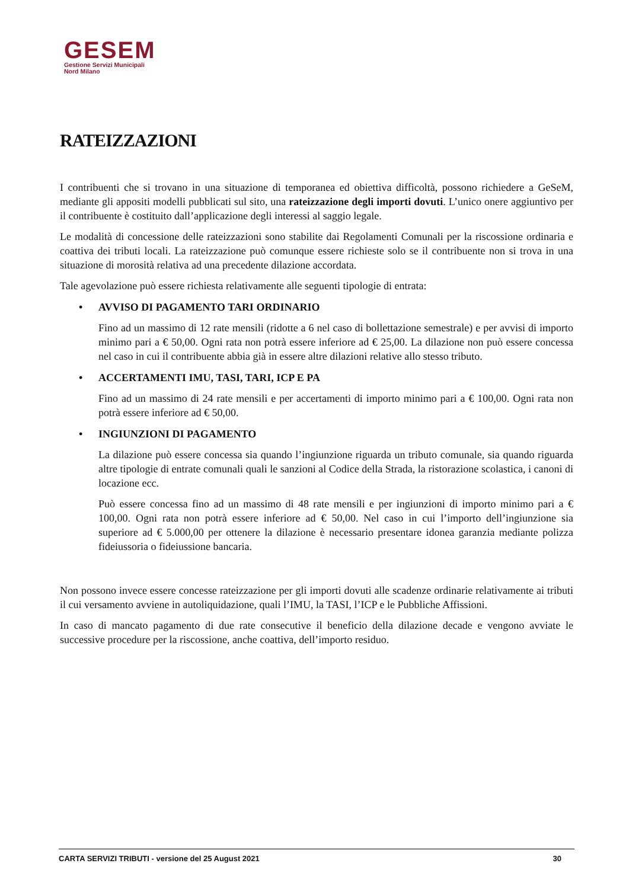GESEM
Gestione Servizi Municipali
Nord Milano
RATEIZZAZIONI
I contribuenti che si trovano in una situazione di temporanea ed obiettiva difficoltà, possono richiedere a GeSeM, mediante gli appositi modelli pubblicati sul sito, una rateizzazione degli importi dovuti. L’unico onere aggiuntivo per il contribuente è costituito dall’applicazione degli interessi al saggio legale.
Le modalità di concessione delle rateizzazioni sono stabilite dai Regolamenti Comunali per la riscossione ordinaria e coattiva dei tributi locali. La rateizzazione può comunque essere richieste solo se il contribuente non si trova in una situazione di morosità relativa ad una precedente dilazione accordata.
Tale agevolazione può essere richiesta relativamente alle seguenti tipologie di entrata:
• AVVISO DI PAGAMENTO TARI ORDINARIO
Fino ad un massimo di 12 rate mensili (ridotte a 6 nel caso di bollettazione semestrale) e per avvisi di importo minimo pari a € 50,00. Ogni rata non potrà essere inferiore ad € 25,00. La dilazione non può essere concessa nel caso in cui il contribuente abbia già in essere altre dilazioni relative allo stesso tributo.
• ACCERTAMENTI IMU, TASI, TARI, ICP E PA
Fino ad un massimo di 24 rate mensili e per accertamenti di importo minimo pari a € 100,00. Ogni rata non potrà essere inferiore ad € 50,00.
• INGIUNZIONI DI PAGAMENTO
La dilazione può essere concessa sia quando l’ingiunzione riguarda un tributo comunale, sia quando riguarda altre tipologie di entrate comunali quali le sanzioni al Codice della Strada, la ristorazione scolastica, i canoni di locazione ecc.
Può essere concessa fino ad un massimo di 48 rate mensili e per ingiunzioni di importo minimo pari a € 100,00. Ogni rata non potrà essere inferiore ad € 50,00. Nel caso in cui l’importo dell’ingiunzione sia superiore ad € 5.000,00 per ottenere la dilazione è necessario presentare idonea garanzia mediante polizza fideiussoria o fideiussione bancaria.
Non possono invece essere concesse rateizzazione per gli importi dovuti alle scadenze ordinarie relativamente ai tributi il cui versamento avviene in autoliquidazione, quali l’IMU, la TASI, l’ICP e le Pubbliche Affissioni.
In caso di mancato pagamento di due rate consecutive il beneficio della dilazione decade e vengono avviate le successive procedure per la riscossione, anche coattiva, dell’importo residuo.
CARTA SERVIZI TRIBUTI - versione del 25 August 2021 30